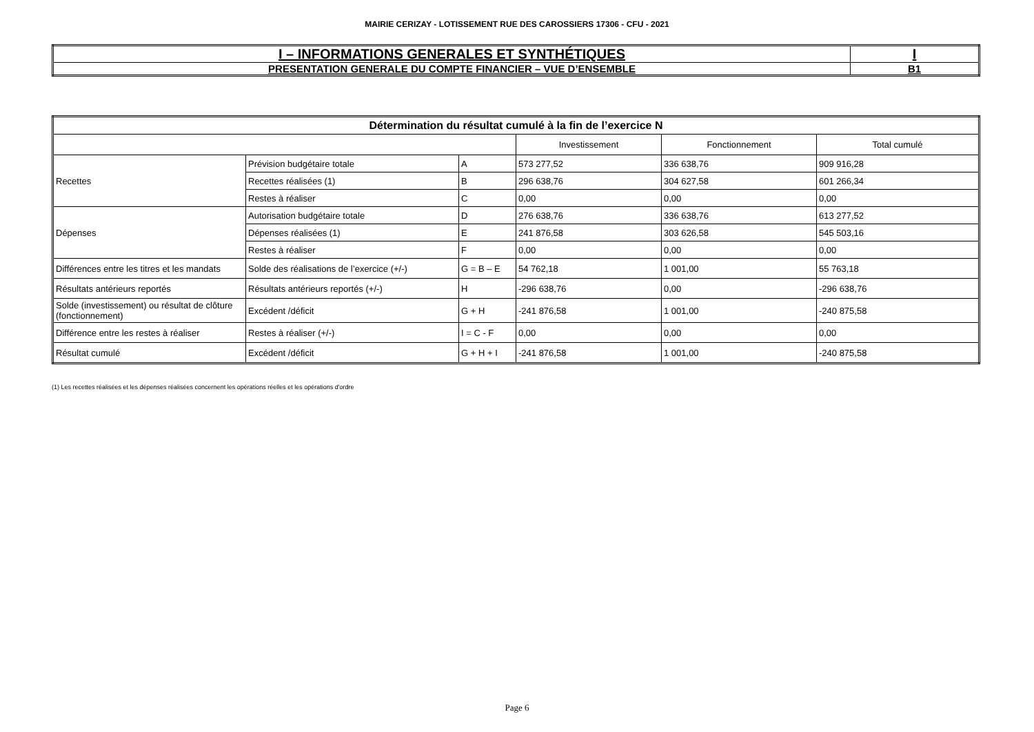MAIRIE CERIZAY - LOTISSEMENT RUE DES CAROSSIERS 17306 - CFU - 2021
| I – INFORMATIONS GENERALES ET SYNTHÉTIQUES | I |
| PRESENTATION GENERALE DU COMPTE FINANCIER – VUE D’ENSEMBLE | B1 |
| Détermination du résultat cumulé à la fin de l’exercice N | | | | | |
| | | | Investissement | Fonctionnement | Total cumulé |
| Recettes | Prévision budgétaire totale | A | 573 277,52 | 336 638,76 | 909 916,28 |
| | Recettes réalisées (1) | B | 296 638,76 | 304 627,58 | 601 266,34 |
| | Restes à réaliser | C | 0,00 | 0,00 | 0,00 |
| Dépenses | Autorisation budgétaire totale | D | 276 638,76 | 336 638,76 | 613 277,52 |
| | Dépenses réalisées (1) | E | 241 876,58 | 303 626,58 | 545 503,16 |
| | Restes à réaliser | F | 0,00 | 0,00 | 0,00 |
| Différences entre les titres et les mandats | Solde des réalisations de l’exercice (+/-) | G = B – E | 54 762,18 | 1 001,00 | 55 763,18 |
| Résultats antérieurs reportés | Résultats antérieurs reportés (+/-) | H | -296 638,76 | 0,00 | -296 638,76 |
| Solde (investissement) ou résultat de clôture (fonctionnement) | Excédent /déficit | G + H | -241 876,58 | 1 001,00 | -240 875,58 |
| Différence entre les restes à réaliser | Restes à réaliser (+/-) | I = C - F | 0,00 | 0,00 | 0,00 |
| Résultat cumulé | Excédent /déficit | G + H + I | -241 876,58 | 1 001,00 | -240 875,58 |
(1) Les recettes réalisées et les dépenses réalisées concernent les opérations réelles et les opérations d'ordre
Page 6